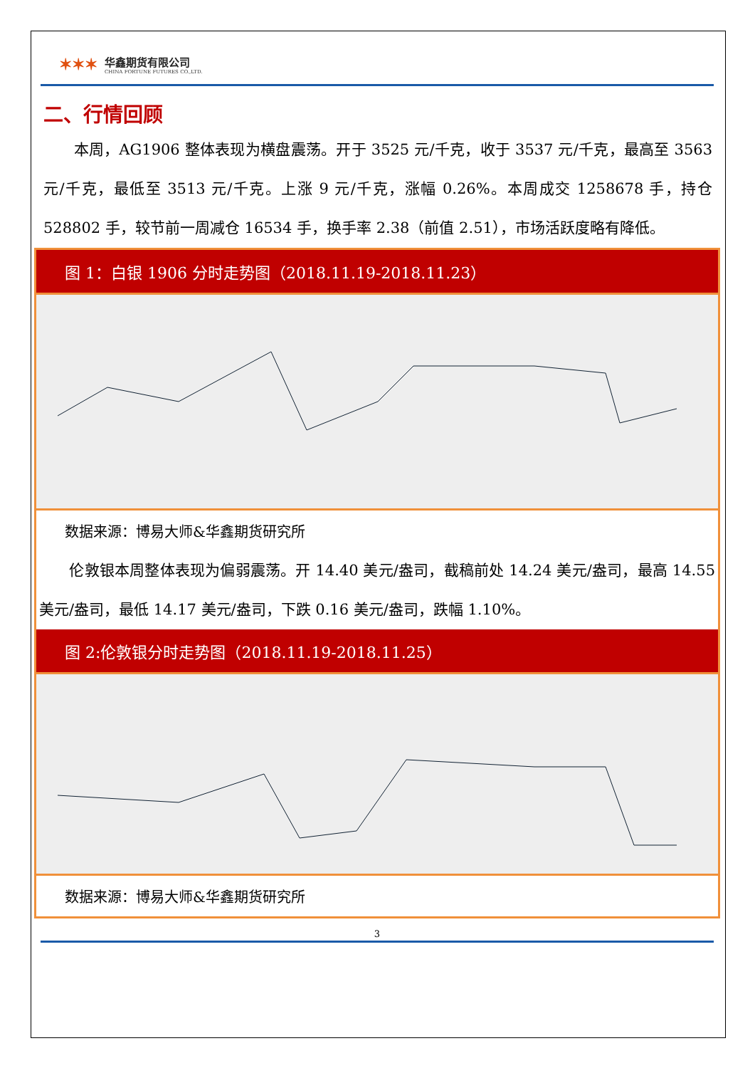✶✶✶
华鑫期货有限公司
CHINA FORTUNE FUTURES CO.,LTD.
二、行情回顾
　　本周，AG1906 整体表现为横盘震荡。开于 3525 元/千克，收于 3537 元/千克，最高至 3563 元/千克，最低至 3513 元/千克。上涨 9 元/千克，涨幅 0.26%。本周成交 1258678 手，持仓 528802 手，较节前一周减仓 16534 手，换手率 2.38（前值 2.51），市场活跃度略有降低。
图 1：白银 1906 分时走势图（2018.11.19-2018.11.23）
数据来源：博易大师&华鑫期货研究所
　　伦敦银本周整体表现为偏弱震荡。开 14.40 美元/盎司，截稿前处 14.24 美元/盎司，最高 14.55 美元/盎司，最低 14.17 美元/盎司，下跌 0.16 美元/盎司，跌幅 1.10%。
图 2:伦敦银分时走势图（2018.11.19-2018.11.25）
数据来源：博易大师&华鑫期货研究所
3